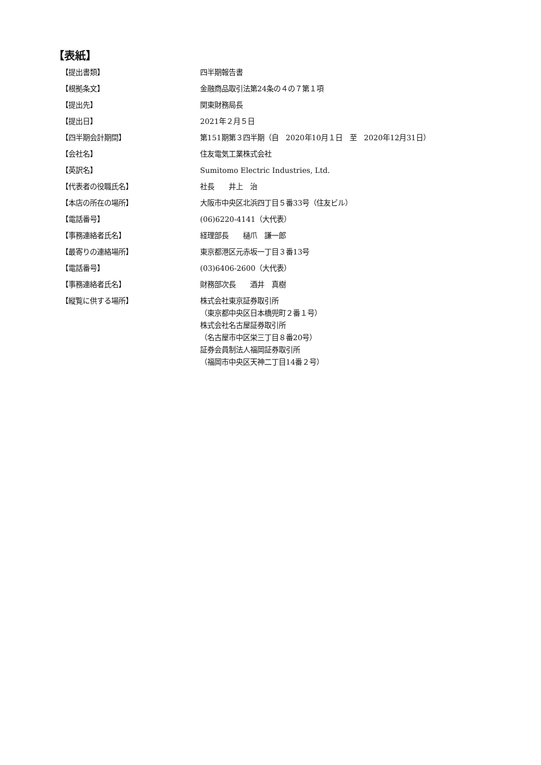【表紙】
【提出書類】 四半期報告書
【根拠条文】 金融商品取引法第24条の４の７第１項
【提出先】 関東財務局長
【提出日】 2021年２月５日
【四半期会計期間】 第151期第３四半期（自　2020年10月１日　至　2020年12月31日）
【会社名】 住友電気工業株式会社
【英訳名】 Sumitomo Electric Industries, Ltd.
【代表者の役職氏名】 社長　　井上　治
【本店の所在の場所】 大阪市中央区北浜四丁目５番33号（住友ビル）
【電話番号】 (06)6220-4141（大代表）
【事務連絡者氏名】 経理部長　　樋爪　謙一郎
【最寄りの連絡場所】 東京都港区元赤坂一丁目３番13号
【電話番号】 (03)6406-2600（大代表）
【事務連絡者氏名】 財務部次長　　酒井　真樹
【縦覧に供する場所】 株式会社東京証券取引所
（東京都中央区日本橋兜町２番１号）
株式会社名古屋証券取引所
（名古屋市中区栄三丁目８番20号）
証券会員制法人福岡証券取引所
（福岡市中央区天神二丁目14番２号）